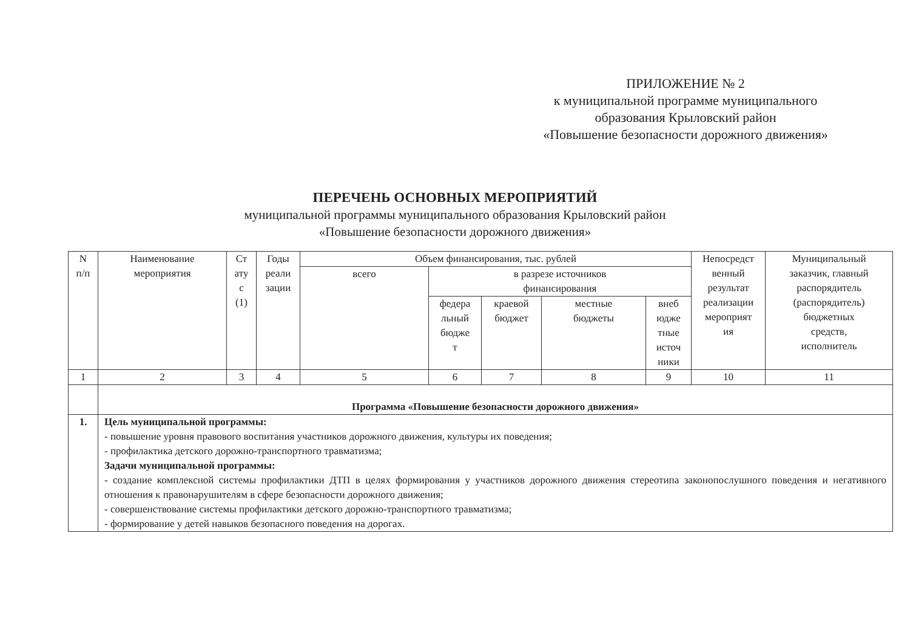ПРИЛОЖЕНИЕ № 2
к муниципальной программе муниципального
образования Крыловский район
«Повышение безопасности дорожного движения»
ПЕРЕЧЕНЬ ОСНОВНЫХ МЕРОПРИЯТИЙ
муниципальной программы муниципального образования Крыловский район
«Повышение безопасности дорожного движения»
| N п/п | Наименование мероприятия | Ст ату с (1) | Годы реали зации | Объем финансирования, тыс. рублей | | | | | Непосредст венный результат реализации мероприят ия | Муниципальный заказчик, главный распорядитель (распорядитель) бюджетных средств, исполнитель |
| | | | | всего | в разрезе источников финансирования | | | | | |
| | | | | | федера льный бюдже т | краевой бюджет | местные бюджеты | вне­б юдже тные источ ники | | |
| 1 | 2 | 3 | 4 | 5 | 6 | 7 | 8 | 9 | 10 | 11 |
| | Программа «Повышение безопасности дорожного движения» | | | | | | | | | |
| 1. | Цель муниципальной программы: - повышение уровня правового воспитания участников дорожного движения, культуры их поведения; - профилактика детского дорожно-транспортного травматизма; Задачи муниципальной программы: - создание комплексной системы профилактики ДТП в целях формирования у участников дорожного движения стереотипа законопослушного поведения и негативного отношения к правонарушителям в сфере безопасности дорожного движения; - совершенствование системы профилактики детского дорожно-транспортного травматизма; - формирование у детей навыков безопасного поведения на дорогах. | | | | | | | | | |